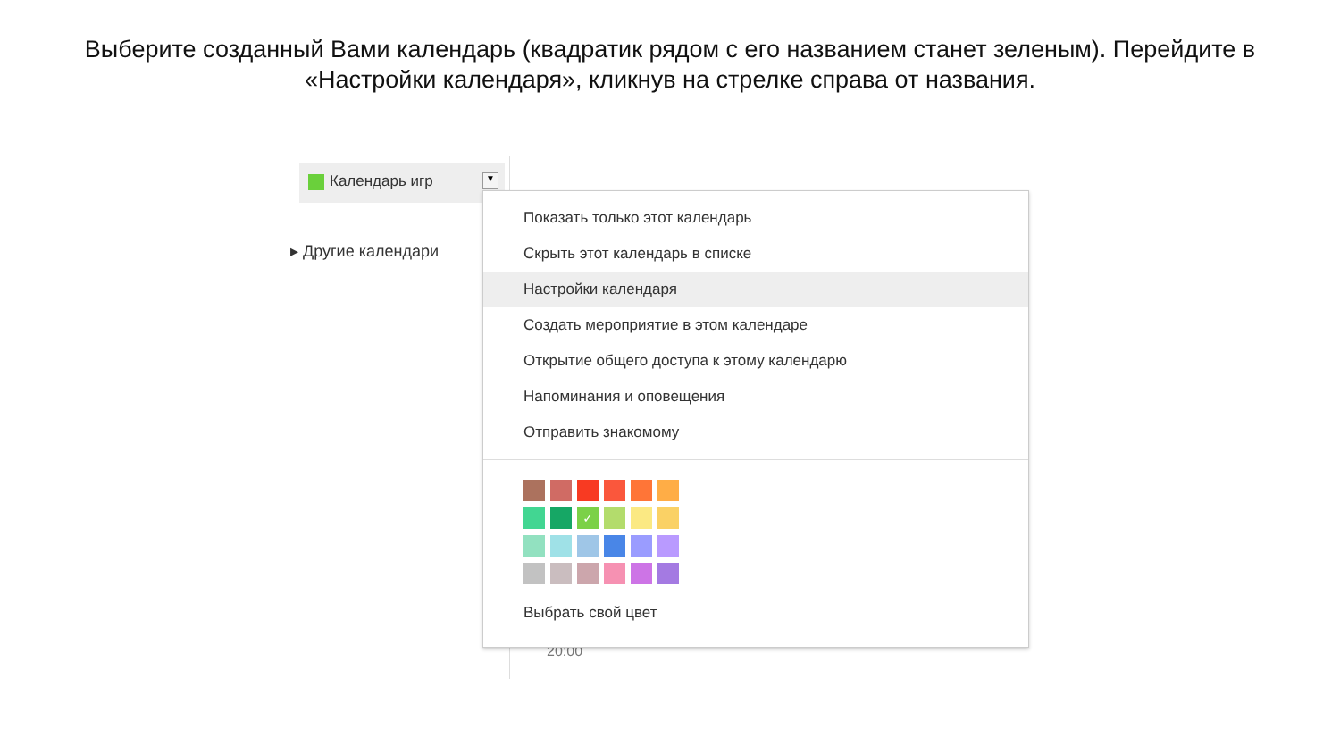Выберите созданный Вами календарь (квадратик рядом с его названием станет зеленым). Перейдите в «Настройки календаря», кликнув на стрелке справа от названия.
Календарь игр ▼
▸ Другие календари
20:00
Показать только этот календарь
Скрыть этот календарь в списке
Настройки календаря
Создать мероприятие в этом календаре
Открытие общего доступа к этому календарю
Напоминания и оповещения
Отправить знакомому
✓
Выбрать свой цвет